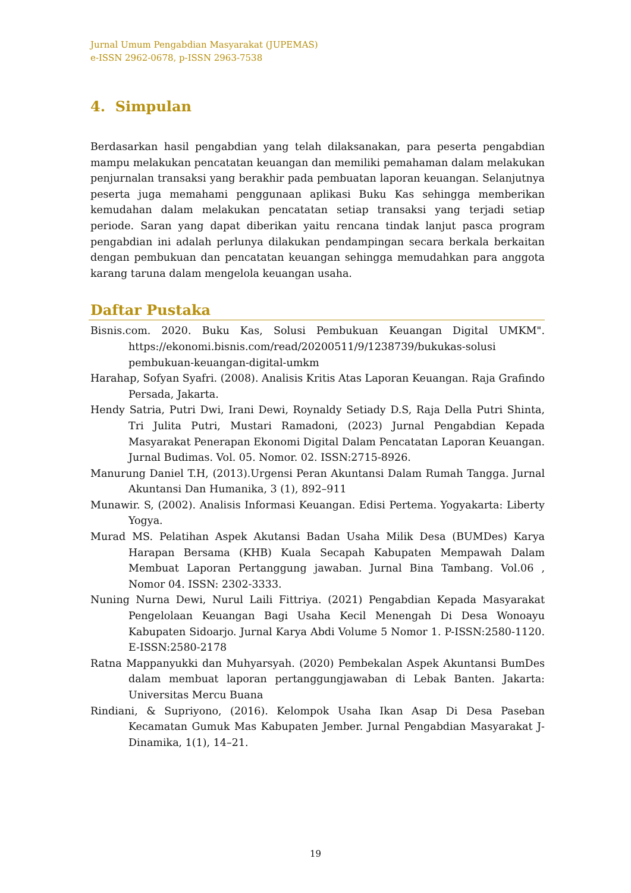Jurnal Umum Pengabdian Masyarakat (JUPEMAS)
e-ISSN 2962-0678, p-ISSN 2963-7538
4. Simpulan
Berdasarkan hasil pengabdian yang telah dilaksanakan, para peserta pengabdian mampu melakukan pencatatan keuangan dan memiliki pemahaman dalam melakukan penjurnalan transaksi yang berakhir pada pembuatan laporan keuangan. Selanjutnya peserta juga memahami penggunaan aplikasi Buku Kas sehingga memberikan kemudahan dalam melakukan pencatatan setiap transaksi yang terjadi setiap periode. Saran yang dapat diberikan yaitu rencana tindak lanjut pasca program pengabdian ini adalah perlunya dilakukan pendampingan secara berkala berkaitan dengan pembukuan dan pencatatan keuangan sehingga memudahkan para anggota karang taruna dalam mengelola keuangan usaha.
Daftar Pustaka
Bisnis.com. 2020. Buku Kas, Solusi Pembukuan Keuangan Digital UMKM". https://ekonomi.bisnis.com/read/20200511/9/1238739/bukukas-solusi pembukuan-keuangan-digital-umkm
Harahap, Sofyan Syafri. (2008). Analisis Kritis Atas Laporan Keuangan. Raja Grafindo Persada, Jakarta.
Hendy Satria, Putri Dwi, Irani Dewi, Roynaldy Setiady D.S, Raja Della Putri Shinta, Tri Julita Putri, Mustari Ramadoni, (2023) Jurnal Pengabdian Kepada Masyarakat Penerapan Ekonomi Digital Dalam Pencatatan Laporan Keuangan. Jurnal Budimas. Vol. 05. Nomor. 02. ISSN:2715-8926.
Manurung Daniel T.H, (2013).Urgensi Peran Akuntansi Dalam Rumah Tangga. Jurnal Akuntansi Dan Humanika, 3 (1), 892–911
Munawir. S, (2002). Analisis Informasi Keuangan. Edisi Pertema. Yogyakarta: Liberty Yogya.
Murad MS. Pelatihan Aspek Akutansi Badan Usaha Milik Desa (BUMDes) Karya Harapan Bersama (KHB) Kuala Secapah Kabupaten Mempawah Dalam Membuat Laporan Pertanggung jawaban. Jurnal Bina Tambang. Vol.06 , Nomor 04. ISSN: 2302-3333.
Nuning Nurna Dewi, Nurul Laili Fittriya. (2021) Pengabdian Kepada Masyarakat Pengelolaan Keuangan Bagi Usaha Kecil Menengah Di Desa Wonoayu Kabupaten Sidoarjo. Jurnal Karya Abdi Volume 5 Nomor 1. P-ISSN:2580-1120. E-ISSN:2580-2178
Ratna Mappanyukki dan Muhyarsyah. (2020) Pembekalan Aspek Akuntansi BumDes dalam membuat laporan pertanggungjawaban di Lebak Banten. Jakarta: Universitas Mercu Buana
Rindiani, & Supriyono, (2016). Kelompok Usaha Ikan Asap Di Desa Paseban Kecamatan Gumuk Mas Kabupaten Jember. Jurnal Pengabdian Masyarakat J-Dinamika, 1(1), 14–21.
19